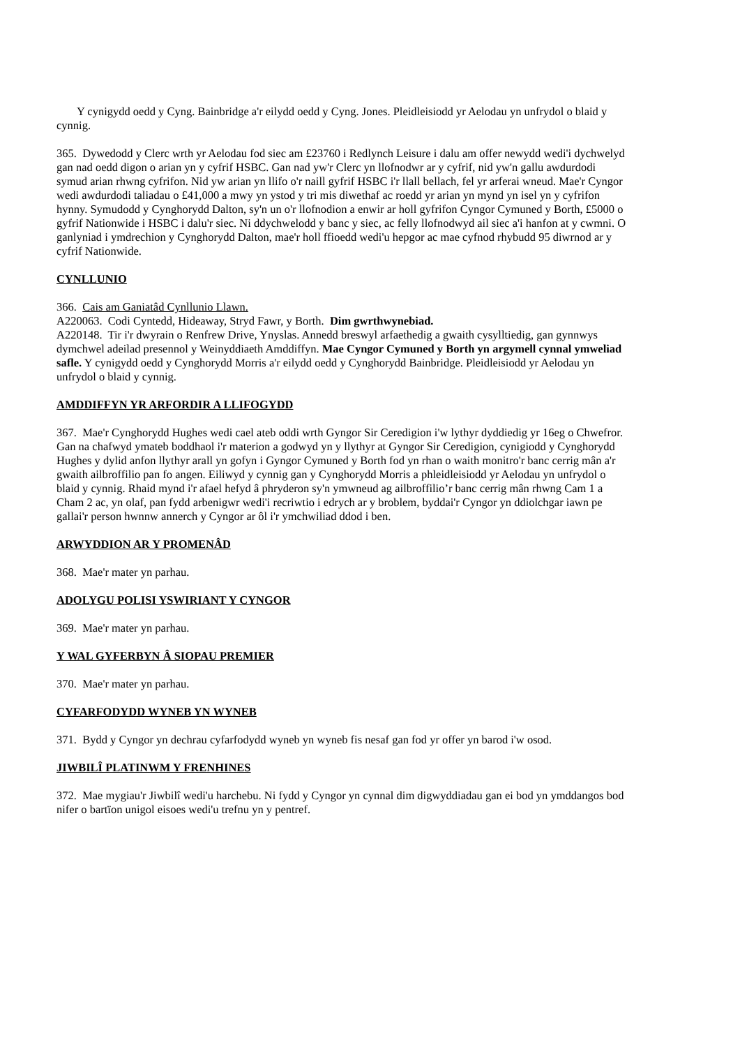Y cynigydd oedd y Cyng. Bainbridge a'r eilydd oedd y Cyng. Jones. Pleidleisiodd yr Aelodau yn unfrydol o blaid y cynnig.
365. Dywedodd y Clerc wrth yr Aelodau fod siec am £23760 i Redlynch Leisure i dalu am offer newydd wedi'i dychwelyd gan nad oedd digon o arian yn y cyfrif HSBC. Gan nad yw'r Clerc yn llofnodwr ar y cyfrif, nid yw'n gallu awdurdodi symud arian rhwng cyfrifon. Nid yw arian yn llifo o'r naill gyfrif HSBC i'r llall bellach, fel yr arferai wneud. Mae'r Cyngor wedi awdurdodi taliadau o £41,000 a mwy yn ystod y tri mis diwethaf ac roedd yr arian yn mynd yn isel yn y cyfrifon hynny. Symudodd y Cynghorydd Dalton, sy'n un o'r llofnodion a enwir ar holl gyfrifon Cyngor Cymuned y Borth, £5000 o gyfrif Nationwide i HSBC i dalu'r siec. Ni ddychwelodd y banc y siec, ac felly llofnodwyd ail siec a'i hanfon at y cwmni. O ganlyniad i ymdrechion y Cynghorydd Dalton, mae'r holl ffioedd wedi'u hepgor ac mae cyfnod rhybudd 95 diwrnod ar y cyfrif Nationwide.
CYNLLUNIO
366. Cais am Ganiatâd Cynllunio Llawn.
A220063. Codi Cyntedd, Hideaway, Stryd Fawr, y Borth. Dim gwrthwynebiad.
A220148. Tir i'r dwyrain o Renfrew Drive, Ynyslas. Annedd breswyl arfaethedig a gwaith cysylltiedig, gan gynnwys dymchwel adeilad presennol y Weinyddiaeth Amddiffyn. Mae Cyngor Cymuned y Borth yn argymell cynnal ymweliad safle. Y cynigydd oedd y Cynghorydd Morris a'r eilydd oedd y Cynghorydd Bainbridge. Pleidleisiodd yr Aelodau yn unfrydol o blaid y cynnig.
AMDDIFFYN YR ARFORDIR A LLIFOGYDD
367. Mae'r Cynghorydd Hughes wedi cael ateb oddi wrth Gyngor Sir Ceredigion i'w lythyr dyddiedig yr 16eg o Chwefror. Gan na chafwyd ymateb boddhaol i'r materion a godwyd yn y llythyr at Gyngor Sir Ceredigion, cynigiodd y Cynghorydd Hughes y dylid anfon llythyr arall yn gofyn i Gyngor Cymuned y Borth fod yn rhan o waith monitro'r banc cerrig mân a'r gwaith ailbroffilio pan fo angen. Eiliwyd y cynnig gan y Cynghorydd Morris a phleidleisiodd yr Aelodau yn unfrydol o blaid y cynnig. Rhaid mynd i'r afael hefyd â phryderon sy'n ymwneud ag ailbroffilio’r banc cerrig mân rhwng Cam 1 a Cham 2 ac, yn olaf, pan fydd arbenigwr wedi'i recriwtio i edrych ar y broblem, byddai'r Cyngor yn ddiolchgar iawn pe gallai'r person hwnnw annerch y Cyngor ar ôl i'r ymchwiliad ddod i ben.
ARWYDDION AR Y PROMENÂD
368. Mae'r mater yn parhau.
ADOLYGU POLISI YSWIRIANT Y CYNGOR
369. Mae'r mater yn parhau.
Y WAL GYFERBYN Â SIOPAU PREMIER
370. Mae'r mater yn parhau.
CYFARFODYDD WYNEB YN WYNEB
371. Bydd y Cyngor yn dechrau cyfarfodydd wyneb yn wyneb fis nesaf gan fod yr offer yn barod i'w osod.
JIWBILÎ PLATINWM Y FRENHINES
372. Mae mygiau'r Jiwbilî wedi'u harchebu. Ni fydd y Cyngor yn cynnal dim digwyddiadau gan ei bod yn ymddangos bod nifer o bartïon unigol eisoes wedi'u trefnu yn y pentref.